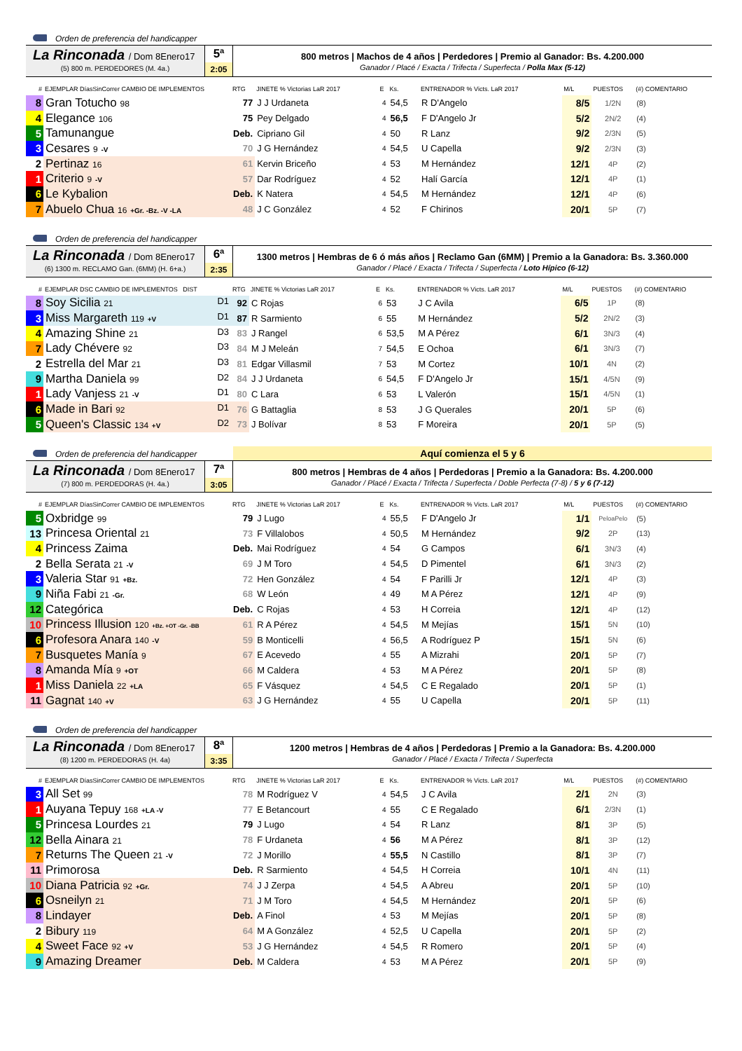Orden de preferencia del handicapper
La Rinconada / Dom 8Enero17
(5) 800 m. PERDEDORES (M. 4a.)
5ª
2:05
800 metros | Machos de 4 años | Perdedores | Premio al Ganador: Bs. 4.200.000
Ganador / Placé / Exacta / Trifecta / Superfecta / Polla Max (5-12)
| # | EJEMPLAR DíasSinCorrer CAMBIO DE IMPLEMENTOS | RTG | JINETE % Victorias LaR 2017 | E | Ks. | ENTRENADOR % Victs. LaR 2017 | M/L | PUESTOS | (#) COMENTARIO |
| --- | --- | --- | --- | --- | --- | --- | --- | --- | --- |
| 8 | Gran Totucho 98 | 77 | J J Urdaneta | 4 | 54,5 | R D'Angelo | 8/5 | 1/2N | (8) |
| 4 | Elegance 106 | 75 | Pey Delgado | 4 | 56,5 | F D'Angelo Jr | 5/2 | 2N/2 | (4) |
| 5 | Tamunangue | Deb. | Cipriano Gil | 4 | 50 | R Lanz | 9/2 | 2/3N | (5) |
| 3 | Cesares 9 -V | 70 | J G Hernández | 4 | 54,5 | U Capella | 9/2 | 2/3N | (3) |
| 2 | Pertinaz 16 | 61 | Kervin Briceño | 4 | 53 | M Hernández | 12/1 | 4P | (2) |
| 1 | Criterio 9 -V | 57 | Dar Rodríguez | 4 | 52 | Halí García | 12/1 | 4P | (1) |
| 6 | Le Kybalion | Deb. | K Natera | 4 | 54,5 | M Hernández | 12/1 | 4P | (6) |
| 7 | Abuelo Chua 16 +Gr. -Bz. -V -LA | 48 | J C González | 4 | 52 | F Chirinos | 20/1 | 5P | (7) |
Orden de preferencia del handicapper
La Rinconada / Dom 8Enero17
(6) 1300 m. RECLAMO Gan. (6MM) (H. 6+a.)
6ª
2:35
1300 metros | Hembras de 6 ó más años | Reclamo Gan (6MM) | Premio a la Ganadora: Bs. 3.360.000
Ganador / Placé / Exacta / Trifecta / Superfecta / Loto Hípico (6-12)
| # | EJEMPLAR DSC CAMBIO DE IMPLEMENTOS DIST | RTG | JINETE % Victorias LaR 2017 | E | Ks. | ENTRENADOR % Victs. LaR 2017 | M/L | PUESTOS | (#) COMENTARIO |
| --- | --- | --- | --- | --- | --- | --- | --- | --- | --- |
| 8 | Soy Sicilia 21 D1 | 92 | C Rojas | 6 | 53 | J C Avila | 6/5 | 1P | (8) |
| 3 | Miss Margareth 119 +V D1 | 87 | R Sarmiento | 6 | 55 | M Hernández | 5/2 | 2N/2 | (3) |
| 4 | Amazing Shine 21 D3 | 83 | J Rangel | 6 | 53,5 | M A Pérez | 6/1 | 3N/3 | (4) |
| 7 | Lady Chévere 92 D3 | 84 | M J Meleán | 7 | 54,5 | E Ochoa | 6/1 | 3N/3 | (7) |
| 2 | Estrella del Mar 21 D3 | 81 | Edgar Villasmil | 7 | 53 | M Cortez | 10/1 | 4N | (2) |
| 9 | Martha Daniela 99 D2 | 84 | J J Urdaneta | 6 | 54,5 | F D'Angelo Jr | 15/1 | 4/5N | (9) |
| 1 | Lady Vanjess 21 -V D1 | 80 | C Lara | 6 | 53 | L Valerón | 15/1 | 4/5N | (1) |
| 6 | Made in Bari 92 D1 | 76 | G Battaglia | 8 | 53 | J G Querales | 20/1 | 5P | (6) |
| 5 | Queen's Classic 134 +V D2 | 73 | J Bolívar | 8 | 53 | F Moreira | 20/1 | 5P | (5) |
Orden de preferencia del handicapper
Aquí comienza el 5 y 6
La Rinconada / Dom 8Enero17
(7) 800 m. PERDEDORAS (H. 4a.)
7ª
3:05
800 metros | Hembras de 4 años | Perdedoras | Premio a la Ganadora: Bs. 4.200.000
Ganador / Placé / Exacta / Trifecta / Superfecta / Doble Perfecta (7-8) / 5 y 6 (7-12)
| # | EJEMPLAR DíasSinCorrer CAMBIO DE IMPLEMENTOS | RTG | JINETE % Victorias LaR 2017 | E | Ks. | ENTRENADOR % Victs. LaR 2017 | M/L | PUESTOS | (#) COMENTARIO |
| --- | --- | --- | --- | --- | --- | --- | --- | --- | --- |
| 5 | Oxbridge 99 | 79 | J Lugo | 4 | 55,5 | F D'Angelo Jr | 1/1 | PeloaPelo | (5) |
| 13 | Princesa Oriental 21 | 73 | F Villalobos | 4 | 50,5 | M Hernández | 9/2 | 2P | (13) |
| 4 | Princess Zaima | Deb. | Mai Rodríguez | 4 | 54 | G Campos | 6/1 | 3N/3 | (4) |
| 2 | Bella Serata 21 -V | 69 | J M Toro | 4 | 54,5 | D Pimentel | 6/1 | 3N/3 | (2) |
| 3 | Valeria Star 91 +Bz. | 72 | Hen González | 4 | 54 | F Parilli Jr | 12/1 | 4P | (3) |
| 9 | Niña Fabi 21 -Gr. | 68 | W León | 4 | 49 | M A Pérez | 12/1 | 4P | (9) |
| 12 | Categórica | Deb. | C Rojas | 4 | 53 | H Correia | 12/1 | 4P | (12) |
| 10 | Princess Illusion 120 +Bz. +OT -Gr. -BB | 61 | R A Pérez | 4 | 54,5 | M Mejías | 15/1 | 5N | (10) |
| 6 | Profesora Anara 140 -V | 59 | B Monticelli | 4 | 56,5 | A Rodríguez P | 15/1 | 5N | (6) |
| 7 | Busquetes Manía 9 | 67 | E Acevedo | 4 | 55 | A Mizrahi | 20/1 | 5P | (7) |
| 8 | Amanda Mía 9 +OT | 66 | M Caldera | 4 | 53 | M A Pérez | 20/1 | 5P | (8) |
| 1 | Miss Daniela 22 +LA | 65 | F Vásquez | 4 | 54,5 | C E Regalado | 20/1 | 5P | (1) |
| 11 | Gagnat 140 +V | 63 | J G Hernández | 4 | 55 | U Capella | 20/1 | 5P | (11) |
Orden de preferencia del handicapper
La Rinconada / Dom 8Enero17
(8) 1200 m. PERDEDORAS (H. 4a)
8ª
3:35
1200 metros | Hembras de 4 años | Perdedoras | Premio a la Ganadora: Bs. 4.200.000
Ganador / Placé / Exacta / Trifecta / Superfecta
| # | EJEMPLAR DíasSinCorrer CAMBIO DE IMPLEMENTOS | RTG | JINETE % Victorias LaR 2017 | E | Ks. | ENTRENADOR % Victs. LaR 2017 | M/L | PUESTOS | (#) COMENTARIO |
| --- | --- | --- | --- | --- | --- | --- | --- | --- | --- |
| 3 | All Set 99 | 78 | M Rodríguez V | 4 | 54,5 | J C Avila | 2/1 | 2N | (3) |
| 1 | Auyana Tepuy 168 +LA -V | 77 | E Betancourt | 4 | 55 | C E Regalado | 6/1 | 2/3N | (1) |
| 5 | Princesa Lourdes 21 | 79 | J Lugo | 4 | 54 | R Lanz | 8/1 | 3P | (5) |
| 12 | Bella Ainara 21 | 78 | F Urdaneta | 4 | 56 | M A Pérez | 8/1 | 3P | (12) |
| 7 | Returns The Queen 21 -V | 72 | J Morillo | 4 | 55,5 | N Castillo | 8/1 | 3P | (7) |
| 11 | Primorosa | Deb. | R Sarmiento | 4 | 54,5 | H Correia | 10/1 | 4N | (11) |
| 10 | Diana Patricia 92 +Gr. | 74 | J J Zerpa | 4 | 54,5 | A Abreu | 20/1 | 5P | (10) |
| 6 | Osneilyn 21 | 71 | J M Toro | 4 | 54,5 | M Hernández | 20/1 | 5P | (6) |
| 8 | Lindayer | Deb. | A Finol | 4 | 53 | M Mejías | 20/1 | 5P | (8) |
| 2 | Bibury 119 | 64 | M A González | 4 | 52,5 | U Capella | 20/1 | 5P | (2) |
| 4 | Sweet Face 92 +V | 53 | J G Hernández | 4 | 54,5 | R Romero | 20/1 | 5P | (4) |
| 9 | Amazing Dreamer | Deb. | M Caldera | 4 | 53 | M A Pérez | 20/1 | 5P | (9) |